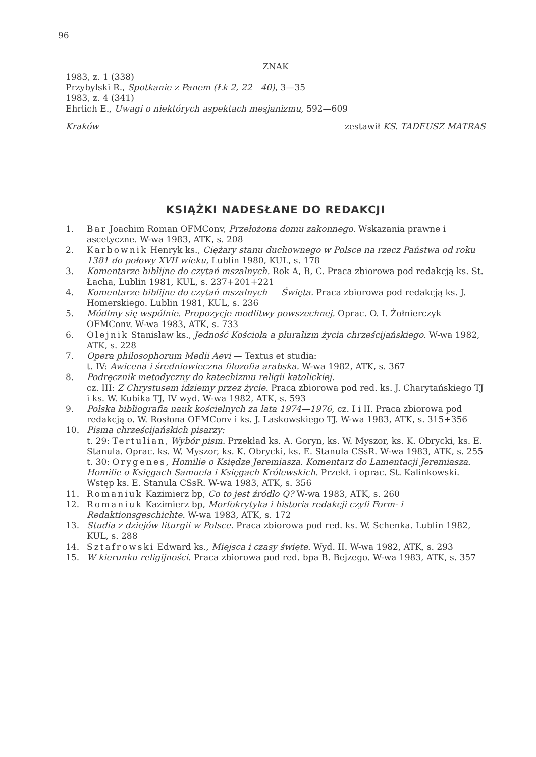96
ZNAK
1983, z. 1 (338)
Przybylski R., Spotkanie z Panem (Łk 2, 22—40), 3—35
1983, z. 4 (341)
Ehrlich E., Uwagi o niektórych aspektach mesjanizmu, 592—609
Kraków zestawił KS. TADEUSZ MATRAS
KSIĄŻKI NADESŁANE DO REDAKCJI
1. Bar Joachim Roman OFMConv, Przełożona domu zakonnego. Wskazania prawne i ascetyczne. W-wa 1983, ATK, s. 208
2. Karbownik Henryk ks., Ciężary stanu duchownego w Polsce na rzecz Państwa od roku 1381 do połowy XVII wieku, Lublin 1980, KUL, s. 178
3. Komentarze biblijne do czytań mszalnych. Rok A, B, C. Praca zbiorowa pod redakcją ks. St. Łacha, Lublin 1981, KUL, s. 237+201+221
4. Komentarze biblijne do czytań mszalnych — Święta. Praca zbiorowa pod redakcją ks. J. Homerskiego. Lublin 1981, KUL, s. 236
5. Módlmy się wspólnie. Propozycje modlitwy powszechnej. Oprac. O. I. Żołnierczyk OFMConv. W-wa 1983, ATK, s. 733
6. Olejnik Stanisław ks., Jedność Kościoła a pluralizm życia chrześcijańskiego. W-wa 1982, ATK, s. 228
7. Opera philosophorum Medii Aevi — Textus et studia:
t. IV: Awicena i średniowieczna filozofia arabska. W-wa 1982, ATK, s. 367
8. Podręcznik metodyczny do katechizmu religii katolickiej.
cz. III: Z Chrystusem idziemy przez życie. Praca zbiorowa pod red. ks. J. Charytańskiego TJ i ks. W. Kubika TJ, IV wyd. W-wa 1982, ATK, s. 593
9. Polska bibliografia nauk kościelnych za lata 1974—1976, cz. I i II. Praca zbiorowa pod redakcją o. W. Rosłona OFMConv i ks. J. Laskowskiego TJ. W-wa 1983, ATK, s. 315+356
10. Pisma chrześcijańskich pisarzy:
t. 29: Tertulian, Wybór pism. Przekład ks. A. Goryn, ks. W. Myszor, ks. K. Obrycki, ks. E. Stanula. Oprac. ks. W. Myszor, ks. K. Obrycki, ks. E. Stanula CSsR. W-wa 1983, ATK, s. 255
t. 30: Orygenes, Homilie o Księdze Jeremiasza. Komentarz do Lamentacji Jeremiasza. Homilie o Księgach Samuela i Księgach Królewskich. Przekł. i oprac. St. Kalinkowski. Wstęp ks. E. Stanula CSsR. W-wa 1983, ATK, s. 356
11. Romaniuk Kazimierz bp, Co to jest źródło Q? W-wa 1983, ATK, s. 260
12. Romaniuk Kazimierz bp, Morfokrytyka i historia redakcji czyli Form- i Redaktionsgeschichte. W-wa 1983, ATK, s. 172
13. Studia z dziejów liturgii w Polsce. Praca zbiorowa pod red. ks. W. Schenka. Lublin 1982, KUL, s. 288
14. Sztafrowski Edward ks., Miejsca i czasy święte. Wyd. II. W-wa 1982, ATK, s. 293
15. W kierunku religijności. Praca zbiorowa pod red. bpa B. Bejzego. W-wa 1983, ATK, s. 357